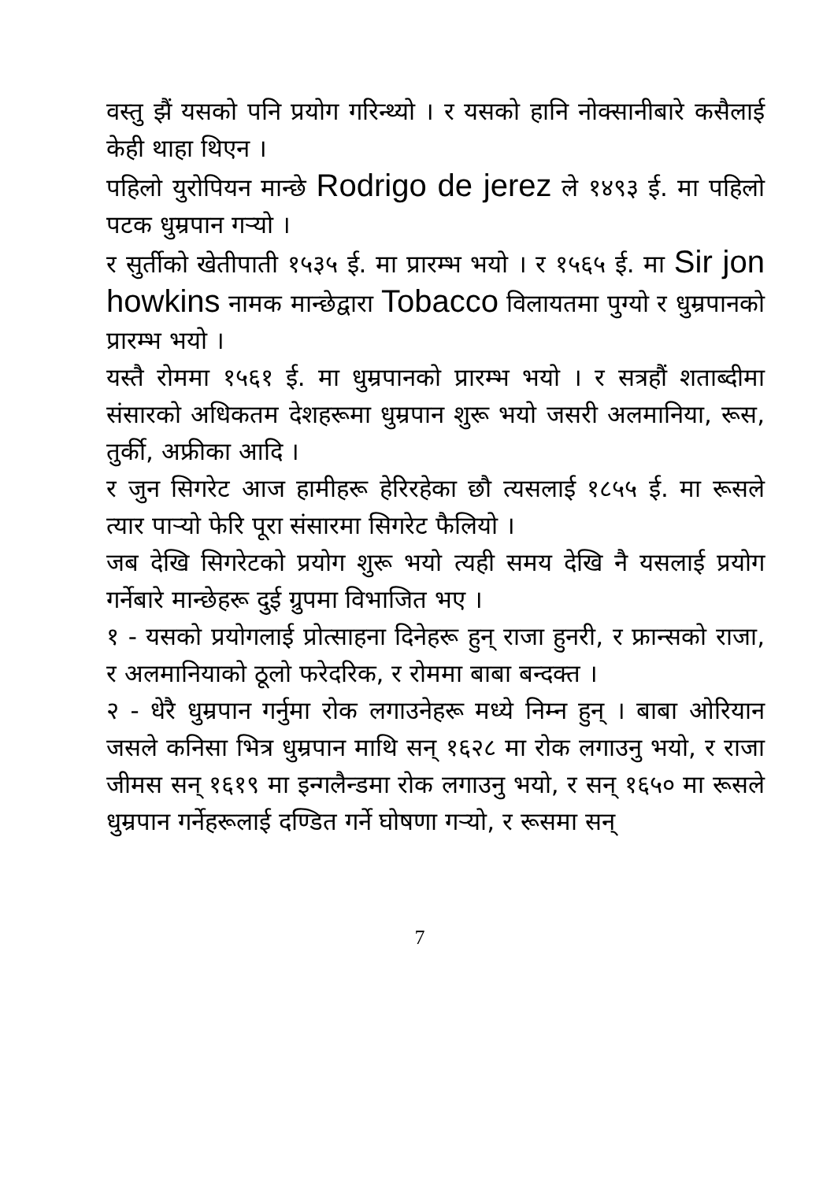वस्तु झैं यसको पनि प्रयोग गरिन्थ्यो । र यसको हानि नोक्सानीबारे कसैलाई केही थाहा थिएन ।
पहिलो युरोपियन मान्छे Rodrigo de jerez ले १४९३ ई. मा पहिलो पटक धुम्रपान गर्‍यो ।
र सुर्तीको खेतीपाती १५३५ ई. मा प्रारम्भ भयो । र १५६५ ई. मा Sir jon howkins नामक मान्छेद्वारा Tobacco विलायतमा पुग्यो र धुम्रपानको प्रारम्भ भयो ।
यस्तै रोममा १५६१ ई. मा धुम्रपानको प्रारम्भ भयो । र सत्रहौं शताब्दीमा संसारको अधिकतम देशहरूमा धुम्रपान शुरू भयो जसरी अलमानिया, रूस, तुर्की, अफ्रीका आदि ।
र जुन सिगरेट आज हामीहरू हेरिरहेका छौ त्यसलाई १८५५ ई. मा रूसले त्यार पार्‍यो फेरि पूरा संसारमा सिगरेट फैलियो ।
जब देखि सिगरेटको प्रयोग शुरू भयो त्यही समय देखि नै यसलाई प्रयोग गर्नेबारे मान्छेहरू दुई ग्रुपमा विभाजित भए ।
१ - यसको प्रयोगलाई प्रोत्साहना दिनेहरू हुन् राजा हुनरी, र फ्रान्सको राजा, र अलमानियाको ठूलो फरेदरिक, र रोममा बाबा बन्दक्त ।
२ - धेरै धुम्रपान गर्नुमा रोक लगाउनेहरू मध्ये निम्न हुन् । बाबा ओरियान जसले कनिसा भित्र धुम्रपान माथि सन् १६२८ मा रोक लगाउनु भयो, र राजा जीमस सन् १६१९ मा इन्गलैन्डमा रोक लगाउनु भयो, र सन् १६५० मा रूसले धुम्रपान गर्नेहरूलाई दण्डित गर्ने घोषणा गर्‍यो, र रूसमा सन्
7